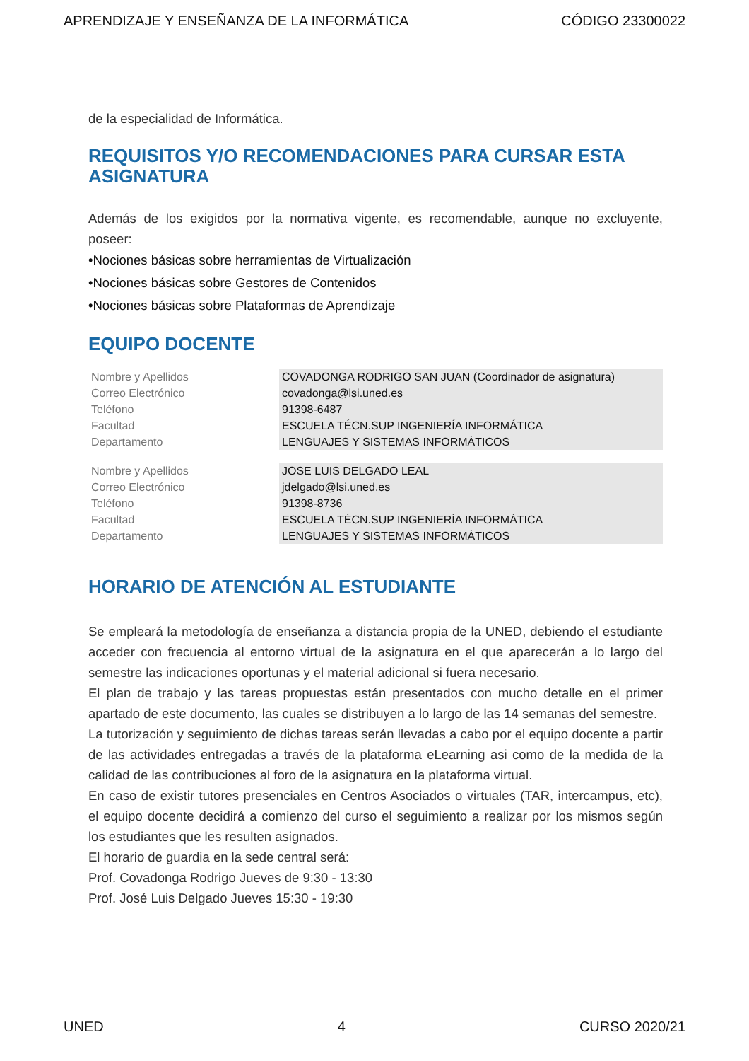APRENDIZAJE Y ENSEÑANZA DE LA INFORMÁTICA CÓDIGO 23300022
de la especialidad de Informática.
REQUISITOS Y/O RECOMENDACIONES PARA CURSAR ESTA ASIGNATURA
Además de los exigidos por la normativa vigente, es recomendable, aunque no excluyente, poseer:
•Nociones básicas sobre herramientas de Virtualización
•Nociones básicas sobre Gestores de Contenidos
•Nociones básicas sobre Plataformas de Aprendizaje
EQUIPO DOCENTE
| Nombre y Apellidos | COVADONGA RODRIGO SAN JUAN (Coordinador de asignatura) |
| Correo Electrónico | covadonga@lsi.uned.es |
| Teléfono | 91398-6487 |
| Facultad | ESCUELA TÉCN.SUP INGENIERÍA INFORMÁTICA |
| Departamento | LENGUAJES Y SISTEMAS INFORMÁTICOS |
| Nombre y Apellidos | JOSE LUIS DELGADO LEAL |
| Correo Electrónico | jdelgado@lsi.uned.es |
| Teléfono | 91398-8736 |
| Facultad | ESCUELA TÉCN.SUP INGENIERÍA INFORMÁTICA |
| Departamento | LENGUAJES Y SISTEMAS INFORMÁTICOS |
HORARIO DE ATENCIÓN AL ESTUDIANTE
Se empleará la metodología de enseñanza a distancia propia de la UNED, debiendo el estudiante acceder con frecuencia al entorno virtual de la asignatura en el que aparecerán a lo largo del semestre las indicaciones oportunas y el material adicional si fuera necesario.
El plan de trabajo y las tareas propuestas están presentados con mucho detalle en el primer apartado de este documento, las cuales se distribuyen a lo largo de las 14 semanas del semestre.
La tutorización y seguimiento de dichas tareas serán llevadas a cabo por el equipo docente a partir de las actividades entregadas a través de la plataforma eLearning asi como de la medida de la calidad de las contribuciones al foro de la asignatura en la plataforma virtual.
En caso de existir tutores presenciales en Centros Asociados o virtuales (TAR, intercampus, etc), el equipo docente decidirá a comienzo del curso el seguimiento a realizar por los mismos según los estudiantes que les resulten asignados.
El horario de guardia en la sede central será:
Prof. Covadonga Rodrigo Jueves de 9:30 - 13:30
Prof. José Luis Delgado Jueves 15:30 - 19:30
UNED 4 CURSO 2020/21